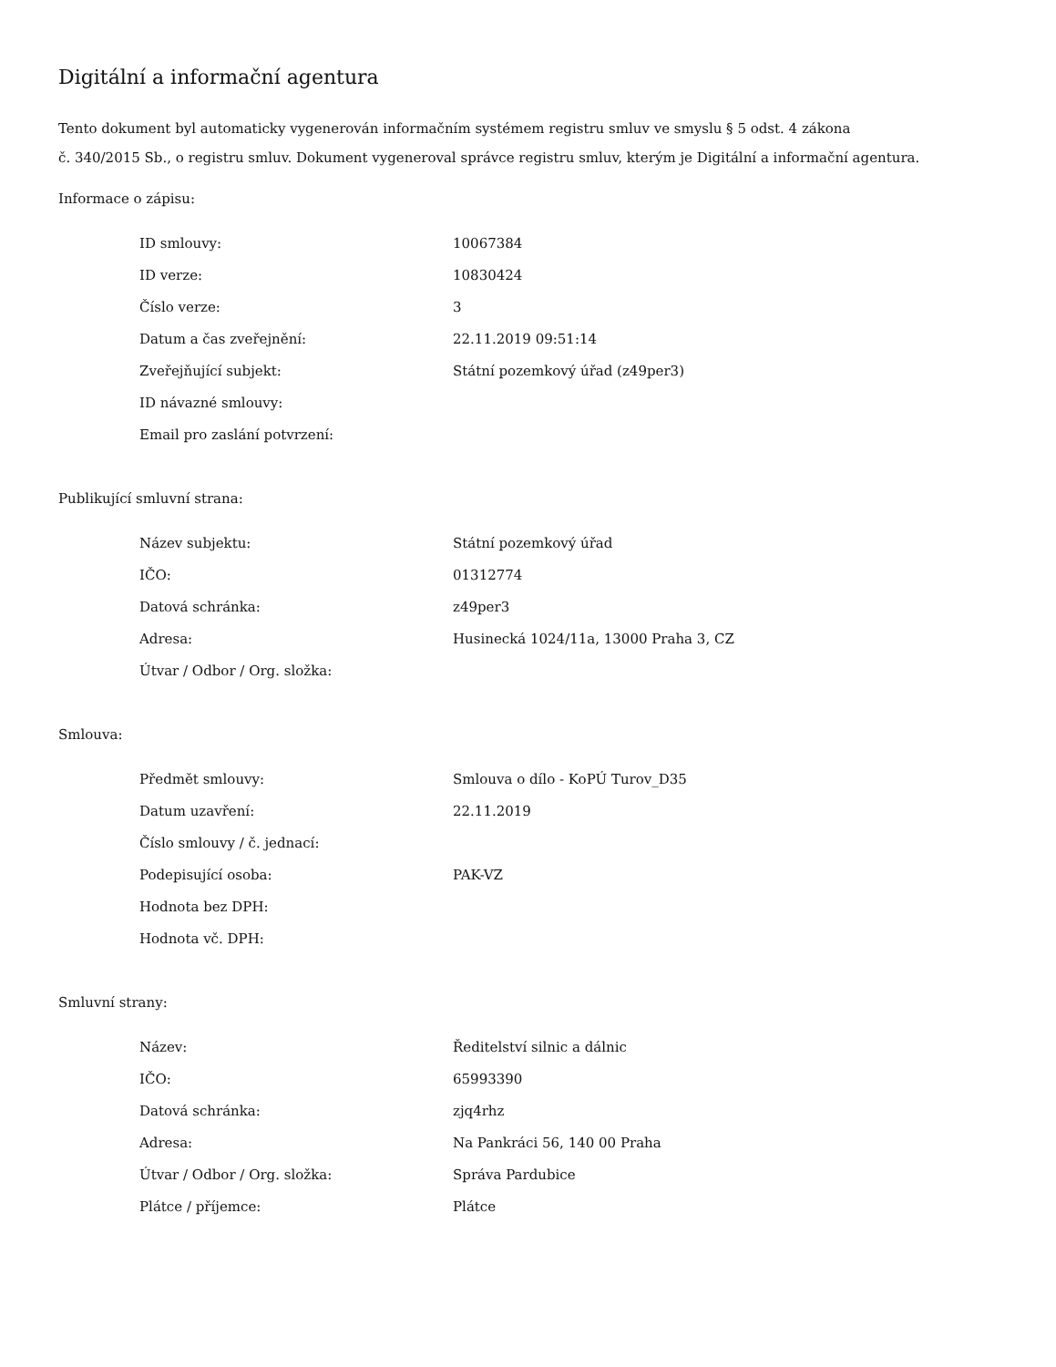Digitální a informační agentura
Tento dokument byl automaticky vygenerován informačním systémem registru smluv ve smyslu § 5 odst. 4 zákona
č. 340/2015 Sb., o registru smluv. Dokument vygeneroval správce registru smluv, kterým je Digitální a informační agentura.
Informace o zápisu:
| ID smlouvy: | 10067384 |
| ID verze: | 10830424 |
| Číslo verze: | 3 |
| Datum a čas zveřejnění: | 22.11.2019 09:51:14 |
| Zveřejňující subjekt: | Státní pozemkový úřad (z49per3) |
| ID návazné smlouvy: | |
| Email pro zaslání potvrzení: | |
Publikující smluvní strana:
| Název subjektu: | Státní pozemkový úřad |
| IČO: | 01312774 |
| Datová schránka: | z49per3 |
| Adresa: | Husinecká 1024/11a, 13000 Praha 3, CZ |
| Útvar / Odbor / Org. složka: | |
Smlouva:
| Předmět smlouvy: | Smlouva o dílo - KoPÚ Turov_D35 |
| Datum uzavření: | 22.11.2019 |
| Číslo smlouvy / č. jednací: | |
| Podepisující osoba: | PAK-VZ |
| Hodnota bez DPH: | |
| Hodnota vč. DPH: | |
Smluvní strany:
| Název: | Ředitelství silnic a dálnic |
| IČO: | 65993390 |
| Datová schránka: | zjq4rhz |
| Adresa: | Na Pankráci 56, 140 00 Praha |
| Útvar / Odbor / Org. složka: | Správa Pardubice |
| Plátce / příjemce: | Plátce |